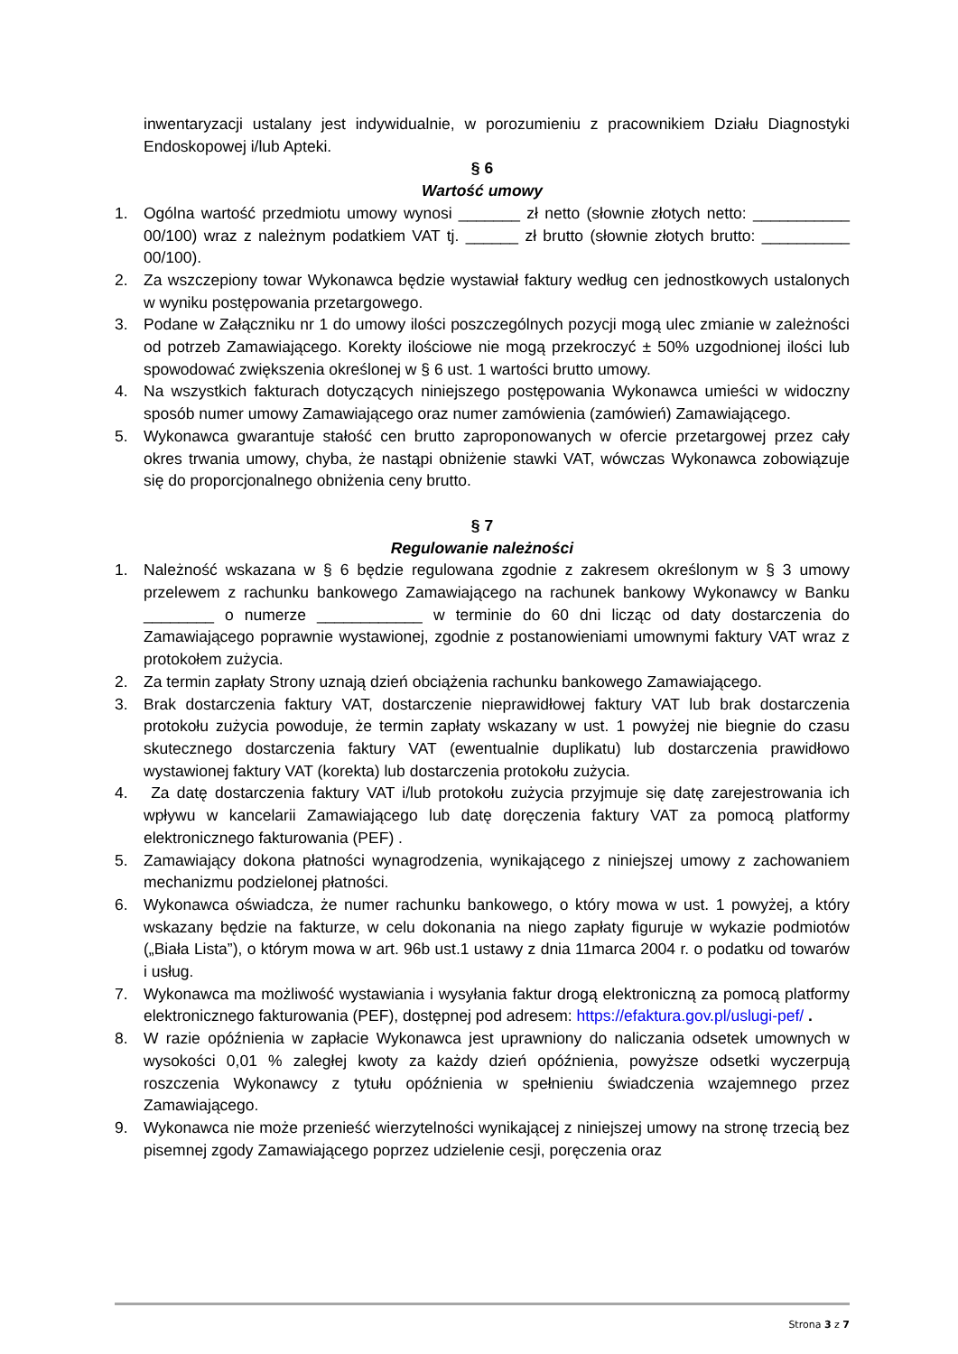inwentaryzacji ustalany jest indywidualnie, w porozumieniu z pracownikiem Działu Diagnostyki Endoskopowej i/lub Apteki.
§ 6
Wartość umowy
1. Ogólna wartość przedmiotu umowy wynosi _______ zł netto (słownie złotych netto: ___________ 00/100) wraz z należnym podatkiem VAT tj. ______ zł brutto (słownie złotych brutto: __________ 00/100).
2. Za wszczepiony towar Wykonawca będzie wystawiał faktury według cen jednostkowych ustalonych w wyniku postępowania przetargowego.
3. Podane w Załączniku nr 1 do umowy ilości poszczególnych pozycji mogą ulec zmianie w zależności od potrzeb Zamawiającego. Korekty ilościowe nie mogą przekroczyć ± 50% uzgodnionej ilości lub spowodować zwiększenia określonej w § 6 ust. 1 wartości brutto umowy.
4. Na wszystkich fakturach dotyczących niniejszego postępowania Wykonawca umieści w widoczny sposób numer umowy Zamawiającego oraz numer zamówienia (zamówień) Zamawiającego.
5. Wykonawca gwarantuje stałość cen brutto zaproponowanych w ofercie przetargowej przez cały okres trwania umowy, chyba, że nastąpi obniżenie stawki VAT, wówczas Wykonawca zobowiązuje się do proporcjonalnego obniżenia ceny brutto.
§ 7
Regulowanie należności
1. Należność wskazana w § 6 będzie regulowana zgodnie z zakresem określonym w § 3 umowy przelewem z rachunku bankowego Zamawiającego na rachunek bankowy Wykonawcy w Banku ________ o numerze ____________ w terminie do 60 dni licząc od daty dostarczenia do Zamawiającego poprawnie wystawionej, zgodnie z postanowieniami umownymi faktury VAT wraz z protokołem zużycia.
2. Za termin zapłaty Strony uznają dzień obciążenia rachunku bankowego Zamawiającego.
3. Brak dostarczenia faktury VAT, dostarczenie nieprawidłowej faktury VAT lub brak dostarczenia protokołu zużycia powoduje, że termin zapłaty wskazany w ust. 1 powyżej nie biegnie do czasu skutecznego dostarczenia faktury VAT (ewentualnie duplikatu) lub dostarczenia prawidłowo wystawionej faktury VAT (korekta) lub dostarczenia protokołu zużycia.
4. Za datę dostarczenia faktury VAT i/lub protokołu zużycia przyjmuje się datę zarejestrowania ich wpływu w kancelarii Zamawiającego lub datę doręczenia faktury VAT za pomocą platformy elektronicznego fakturowania (PEF) .
5. Zamawiający dokona płatności wynagrodzenia, wynikającego z niniejszej umowy z zachowaniem mechanizmu podzielonej płatności.
6. Wykonawca oświadcza, że numer rachunku bankowego, o który mowa w ust. 1 powyżej, a który wskazany będzie na fakturze, w celu dokonania na niego zapłaty figuruje w wykazie podmiotów („Biała Lista”), o którym mowa w art. 96b ust.1 ustawy z dnia 11marca 2004 r. o podatku od towarów i usług.
7. Wykonawca ma możliwość wystawiania i wysyłania faktur drogą elektroniczną za pomocą platformy elektronicznego fakturowania (PEF), dostępnej pod adresem: https://efaktura.gov.pl/uslugi-pef/ .
8. W razie opóźnienia w zapłacie Wykonawca jest uprawniony do naliczania odsetek umownych w wysokości 0,01 % zaległej kwoty za każdy dzień opóźnienia, powyższe odsetki wyczerpują roszczenia Wykonawcy z tytułu opóźnienia w spełnieniu świadczenia wzajemnego przez Zamawiającego.
9. Wykonawca nie może przenieść wierzytelności wynikającej z niniejszej umowy na stronę trzecią bez pisemnej zgody Zamawiającego poprzez udzielenie cesji, poręczenia oraz
Strona 3 z 7